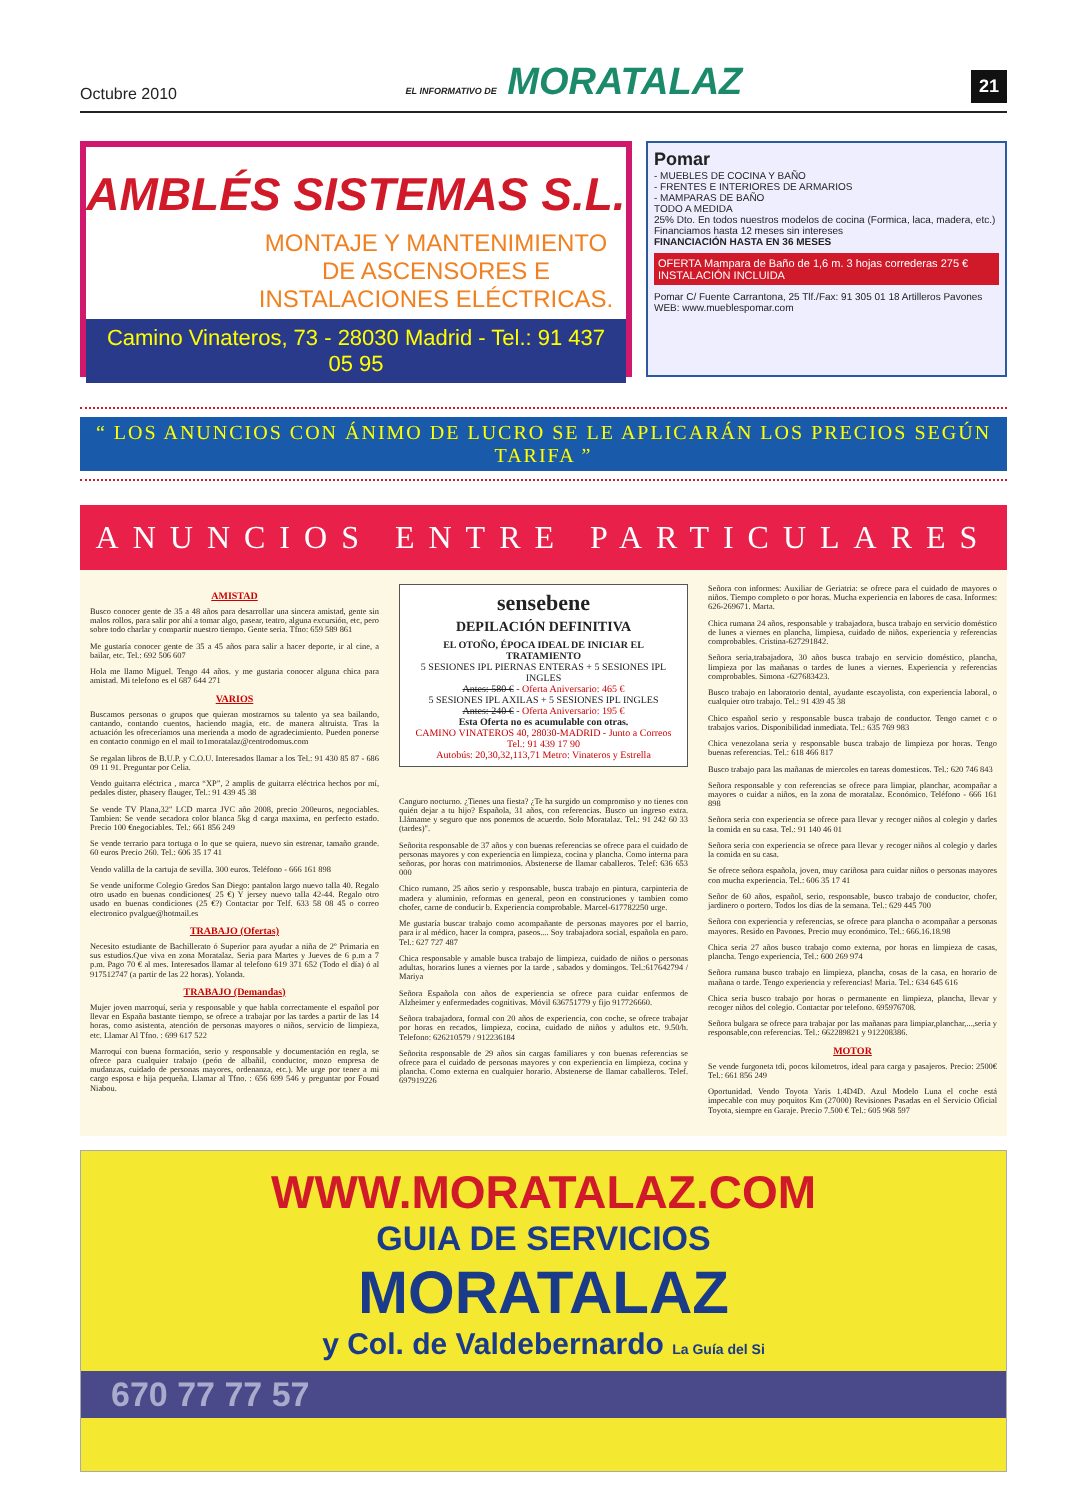Octubre 2010 EL INFORMATIVO DE MORATALAZ 21
AMBLÉS SISTEMAS S.L.
MONTAJE Y MANTENIMIENTO DE ASCENSORES E INSTALACIONES ELÉCTRICAS.
Camino Vinateros, 73 - 28030 Madrid - Tel.: 91 437 05 95
Pomar
- MUEBLES DE COCINA Y BAÑO
- FRENTES E INTERIORES DE ARMARIOS
- MAMPARAS DE BAÑO
TODO A MEDIDA
25% Dto. En todos nuestros modelos de cocina (Formica, laca, madera, etc.)
Financiamos hasta 12 meses sin intereses
FINANCIACIÓN HASTA EN 36 MESES
OFERTA Mampara de Baño de 1,6 m. 3 hojas correderas 275 € INSTALACIÓN INCLUIDA
Pomar C/ Fuente Carrantona, 25 Tlf./Fax: 91 305 01 18 Artilleros Pavones
WEB: www.mueblespomar.com
“ LOS ANUNCIOS CON ÁNIMO DE LUCRO SE LE APLICARÁN LOS PRECIOS SEGÚN TARIFA ”
ANUNCIOS ENTRE PARTICULARES
AMISTAD
Busco conocer gente de 35 a 48 años para desarrollar una sincera amistad, gente sin malos rollos, para salir por ahí a tomar algo, pasear, teatro, alguna excursión, etc, pero sobre todo charlar y compartir nuestro tiempo. Gente seria. Tfno: 659 589 861
Me gustaría conocer gente de 35 a 45 años para salir a hacer deporte, ir al cine, a bailar, etc. Tel.: 692 506 607
Hola me llamo Miguel. Tengo 44 años. y me gustaria conocer alguna chica para amistad. Mi telefono es el 687 644 271
VARIOS
Buscamos personas o grupos que quieran mostrarnos su talento ya sea bailando, cantando, contando cuentos, haciendo magia, etc. de manera altruista. Tras la actuación les ofreceríamos una merienda a modo de agradecimiento. Pueden ponerse en contacto conmigo en el mail to1moratalaz@centrodomus.com
Se regalan libros de B.U.P. y C.O.U. Interesados llamar a los Tel.: 91 430 85 87 - 686 09 11 91. Preguntar por Celia.
Vendo guitarra eléctrica , marca “XP”, 2 amplis de guitarra eléctrica hechos por mí, pedales dister, phasery flauger, Tel.: 91 439 45 38
Se vende TV Plana,32" LCD marca JVC año 2008, precio 200euros, negociables. Tambien: Se vende secadora color blanca 5kg d carga maxima, en perfecto estado. Precio 100 €negociables. Tel.: 661 856 249
Se vende terrario para tortuga o lo que se quiera, nuevo sin estrenar, tamaño grande. 60 euros Precio 260. Tel.: 606 35 17 41
Vendo valilla de la cartuja de sevilla. 300 euros. Teléfono - 666 161 898
Se vende uniforme Colegio Gredos San Diego: pantalon largo nuevo talla 40. Regalo otro usado en buenas condiciones( 25 €) Y jersey nuevo talla 42-44. Regalo otro usado en buenas condiciones (25 €?) Contactar por Telf. 633 58 08 45 o correo electronico pvalgue@hotmail.es
TRABAJO (Ofertas)
Necesito estudiante de Bachillerato ó Superior para ayudar a niña de 2º Primaria en sus estudios.Que viva en zona Moratalaz. Seria para Martes y Jueves de 6 p.m a 7 p.m. Pago 70 € al mes. Interesados llamar al telefono 619 371 652 (Todo el día) ó al 917512747 (a partir de las 22 horas). Yolanda.
TRABAJO (Demandas)
Mujer joven marroquí, seria y responsable y que habla correctamente el español por llevar en España bastante tiempo, se ofrece a trabajar por las tardes a partir de las 14 horas, como asistenta, atención de personas mayores o niños, servicio de limpieza, etc. Llamar Al Tfno. : 699 617 522
Marroquí con buena formación, serio y responsable y documentación en regla, se ofrece para cualquier trabajo (peón de albañil, conductor, mozo empresa de mudanzas, cuidado de personas mayores, ordenanza, etc.). Me urge por tener a mi cargo esposa e hija pequeña. Llamar al Tfno. : 656 699 546 y preguntar por Fouad Niabou.
sensebene
DEPILACIÓN DEFINITIVA
EL OTOÑO, ÉPOCA IDEAL DE INICIAR EL TRATAMIENTO
5 SESIONES IPL PIERNAS ENTERAS + 5 SESIONES IPL INGLES
Antes: 580 € - Oferta Aniversario: 465 €
5 SESIONES IPL AXILAS + 5 SESIONES IPL INGLES
Antes: 240 € - Oferta Aniversario: 195 €
Esta Oferta no es acumulable con otras.
CAMINO VINATEROS 40, 28030-MADRID - Junto a Correos Tel.: 91 439 17 90
Autobús: 20,30,32,113,71 Metro: Vinateros y Estrella
Canguro nocturno. ¿Tienes una fiesta? ¿Te ha surgido un compromiso y no tienes con quién dejar a tu hijo? Española, 31 años, con referencias. Busco un ingreso extra. Llámame y seguro que nos ponemos de acuerdo. Solo Moratalaz. Tel.: 91 242 60 33 (tardes)".
Señorita responsable de 37 años y con buenas referencias se ofrece para el cuidado de personas mayores y con experiencia en limpieza, cocina y plancha. Como interna para señoras, por horas con matrimonios. Abstenerse de llamar caballeros. Telef: 636 653 000
Chico rumano, 25 años serio y responsable, busca trabajo en pintura, carpinteria de madera y aluminio, reformas en general, peon en construciones y tambien como chofer, carne de conducir b. Experiencia comprobable. Marcel-617782250 urge.
Me gustaría buscar trabajo como acompañante de personas mayores por el barrio, para ir al médico, hacer la compra, paseos.... Soy trabajadora social, española en paro. Tel.: 627 727 487
Chica responsable y amable busca trabajo de limpieza, cuidado de niños o personas adultas, horarios lunes a viernes por la tarde , sabados y domingos. Tel.:617642794 / Mariya
Señora Española con años de experiencia se ofrece para cuidar enfermos de Alzheimer y enfermedades cognitivas. Móvil 636751779 y fijo 917726660.
Señora trabajadora, formal con 20 años de experiencia, con coche, se ofrece trabajar por horas en recados, limpieza, cocina, cuidado de niños y adultos etc. 9.50/h. Telefono: 626210579 / 912236184
Señorita responsable de 29 años sin cargas familiares y con buenas referencias se ofrece para el cuidado de personas mayores y con experiencia en limpieza, cocina y plancha. Como externa en cualquier horario. Abstenerse de llamar caballeros. Telef. 697919226
Señora con informes: Auxiliar de Geriatria: se ofrece para el cuidado de mayores o niños. Tiempo completo o por horas. Mucha experiencia en labores de casa. Informes: 626-269671. Marta.
Chica rumana 24 años, responsable y trabajadora, busca trabajo en servicio doméstico de lunes a viernes en plancha, limpiesa, cuidado de niños. experiencia y referencias comprobables. Cristina-627291842.
Señora seria,trabajadora, 30 años busca trabajo en servicio doméstico, plancha, limpieza por las mañanas o tardes de lunes a viernes. Experiencia y referencias comprobables. Simona -627683423.
Busco trabajo en laboratorio dental, ayudante escayolista, con experiencia laboral, o cualquier otro trabajo. Tel.: 91 439 45 38
Chico español serio y responsable busca trabajo de conductor. Tengo carnet c o trabajos varios. Disponibilidad inmediata. Tel.: 635 769 983
Chica venezolana seria y responsable busca trabajo de limpieza por horas. Tengo buenas referencias. Tel.: 618 466 817
Busco trabajo para las mañanas de miercoles en tareas domesticos. Tel.: 620 746 843
Señora responsable y con referencias se ofrece para limpiar, planchar, acompañar a mayores o cuidar a niños, en la zona de moratalaz. Económico. Teléfono - 666 161 898
Señora seria con experiencia se ofrece para llevar y recoger niños al colegio y darles la comida en su casa. Tel.: 91 140 46 01
Señora seria con experiencia se ofrece para llevar y recoger niños al colegio y darles la comida en su casa.
Se ofrece señora española, joven, muy cariñosa para cuidar niños o personas mayores con mucha experiencia. Tel.: 606 35 17 41
Señor de 60 años, español, serio, responsable, busco trabajo de conductor, chofer, jardinero o portero. Todos los días de la semana. Tel.: 629 445 700
Señora con experiencia y referencias, se ofrece para plancha o acompañar a personas mayores. Resido en Pavones. Precio muy económico. Tel.: 666.16.18.98
Chica seria 27 años busco trabajo como externa, por horas en limpieza de casas, plancha. Tengo experiencia, Tel.: 600 269 974
Señora rumana busco trabajo en limpieza, plancha, cosas de la casa, en horario de mañana o tarde. Tengo experiencia y referencias! Maria. Tel.: 634 645 616
Chica seria busco trabajo por horas o permanente en limpieza, plancha, llevar y recoger niños del colegio. Contactar por telefono. 695976708.
Señora bulgara se ofrece para trabajar por las mañanas para limpiar,planchar,...,seria y responsable,con referencias. Tel.: 662289821 y 912208386.
MOTOR
Se vende furgoneta tdi, pocos kilometros, ideal para carga y pasajeros. Precio: 2500€ Tel.: 661 856 249
Oportunidad. Vendo Toyota Yaris 1.4D4D. Azul Modelo Luna el coche está impecable con muy poquitos Km (27000) Revisiones Pasadas en el Servicio Oficial Toyota, siempre en Garaje. Precio 7.500 € Tel.: 605 968 597
WWW.MORATALAZ.COM
GUIA DE SERVICIOS
MORATALAZ
y Col. de Valdebernardo La Guía del Si
670 77 77 57